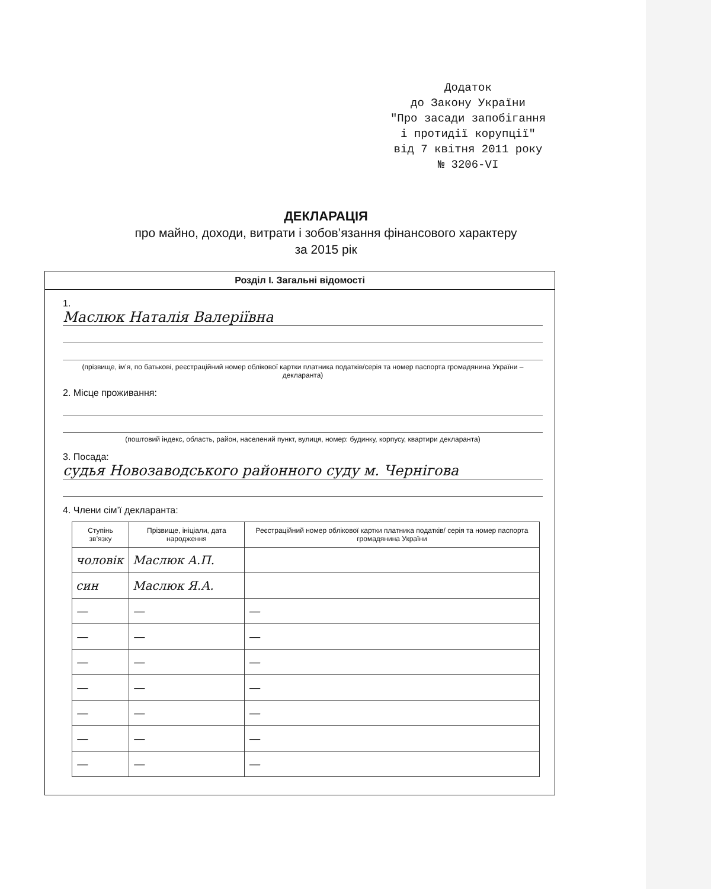Додаток
до Закону України
"Про засади запобігання
і протидії корупції"
від 7 квітня 2011 року
№ 3206-VI
ДЕКЛАРАЦІЯ
про майно, доходи, витрати і зобов’язання фінансового характеру
за 2015 рік
Розділ I. Загальні відомості
1.
Маслюк Наталія Валеріївна
(прізвище, ім’я, по батькові, реєстраційний номер облікової картки платника податків/серія та номер паспорта громадянина України – декларанта)
2. Місце проживання:
(поштовий індекс, область, район, населений пункт, вулиця, номер: будинку, корпусу, квартири декларанта)
3. Посада:
судья Новозаводського районного суду м. Чернігова
4. Члени сім’ї декларанта:
| Ступінь зв’язку | Прізвище, ініціали, дата народження | Реєстраційний номер облікової картки платника податків/ серія та номер паспорта громадянина України |
| --- | --- | --- |
| чоловік | Маслюк А.П. | |
| син | Маслюк Я.А. | |
| — | — | — |
| — | — | — |
| — | — | — |
| — | — | — |
| — | — | — |
| — | — | — |
| — | — | — |